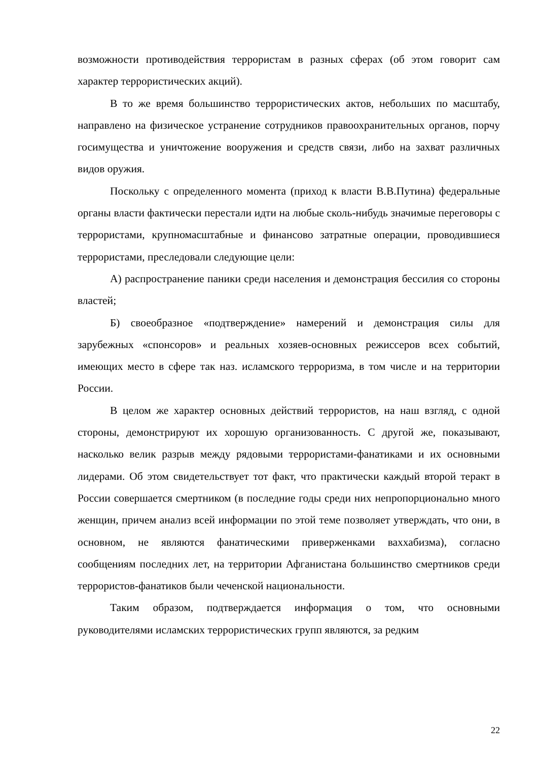возможности противодействия террористам в разных сферах (об этом говорит сам характер террористических акций).
В то же время большинство террористических актов, небольших по масштабу, направлено на физическое устранение сотрудников правоохранительных органов, порчу госимущества и уничтожение вооружения и средств связи, либо на захват различных видов оружия.
Поскольку с определенного момента (приход к власти В.В.Путина) федеральные органы власти фактически перестали идти на любые сколь-нибудь значимые переговоры с террористами, крупномасштабные и финансово затратные операции, проводившиеся террористами, преследовали следующие цели:
А) распространение паники среди населения и демонстрация бессилия со стороны властей;
Б) своеобразное «подтверждение» намерений и демонстрация силы для зарубежных «спонсоров» и реальных хозяев-основных режиссеров всех событий, имеющих место в сфере так наз. исламского терроризма, в том числе и на территории России.
В целом же характер основных действий террористов, на наш взгляд, с одной стороны, демонстрируют их хорошую организованность. С другой же, показывают, насколько велик разрыв между рядовыми террористами-фанатиками и их основными лидерами. Об этом свидетельствует тот факт, что практически каждый второй теракт в России совершается смертником (в последние годы среди них непропорционально много женщин, причем анализ всей информации по этой теме позволяет утверждать, что они, в основном, не являются фанатическими приверженками ваххабизма), согласно сообщениям последних лет, на территории Афганистана большинство смертников среди террористов-фанатиков были чеченской национальности.
Таким образом, подтверждается информация о том, что основными руководителями исламских террористических групп являются, за редким
22